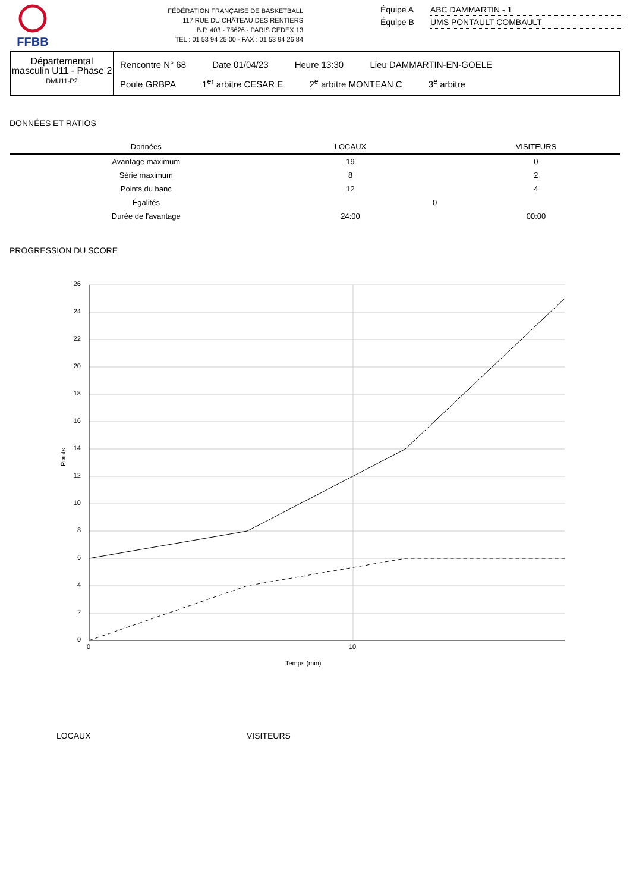FFBB
FÉDÉRATION FRANÇAISE DE BASKETBALL
117 RUE DU CHÂTEAU DES RENTIERS
B.P. 403 - 75626 - PARIS CEDEX 13
TEL : 01 53 94 25 00 - FAX : 01 53 94 26 84
Équipe A ABC DAMMARTIN - 1
Équipe B UMS PONTAULT COMBAULT
Départemental masculin U11 - Phase 2
DMU11-P2
Rencontre N° 68 Date 01/04/23 Heure 13:30 Lieu DAMMARTIN-EN-GOELE
Poule GRBPA 1<sup>er</sup> arbitre CESAR E 2<sup>e</sup> arbitre MONTEAN C 3<sup>e</sup> arbitre
DONNÉES ET RATIOS
| Données | LOCAUX | | VISITEURS |
| --- | --- | --- | --- |
| Avantage maximum | 19 | | 0 |
| Série maximum | 8 | | 2 |
| Points du banc | 12 | | 4 |
| Égalités | | 0 | |
| Durée de l'avantage | 24:00 | | 00:00 |
PROGRESSION DU SCORE
26
24
22
20
18
16
14
12
10
8
6
4
2
0
0
10
Temps (min)
Points
LOCAUX VISITEURS